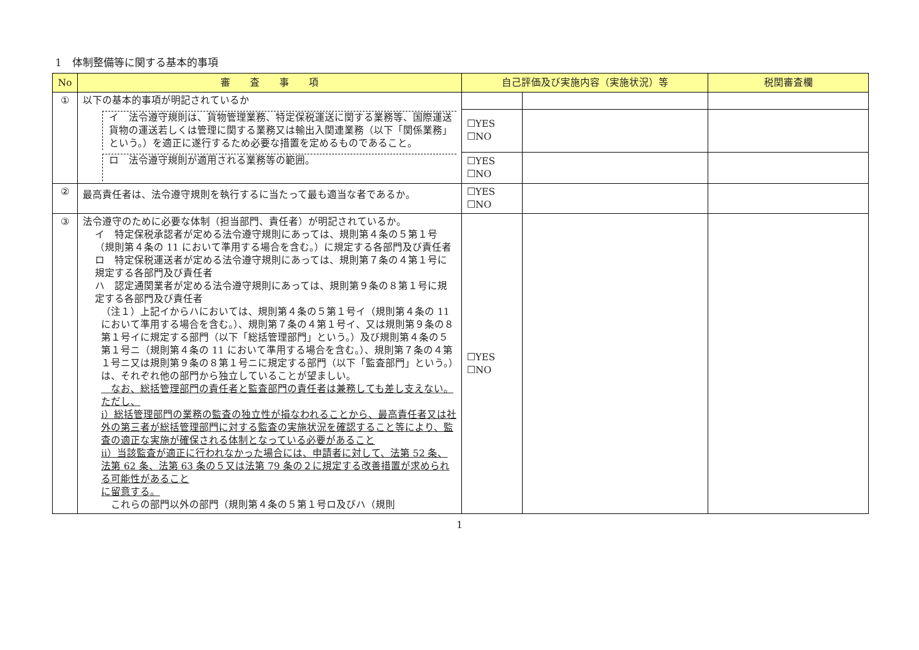1　体制整備等に関する基本的事項
| No | 審 査 事 項 | 自己評価及び実施内容（実施状況）等 | | 税関審査欄 |
| --- | --- | --- | --- | --- |
| ① | 以下の基本的事項が明記されているか | | | |
| | イ 法令遵守規則は、貨物管理業務、特定保税運送に関する業務等、国際運送貨物の運送若しくは管理に関する業務又は輸出入関連業務（以下「関係業務」という。）を適正に遂行するため必要な措置を定めるものであること。 | ☐YES ☐NO | | |
| | ロ 法令遵守規則が適用される業務等の範囲。 | ☐YES ☐NO | | |
| ② | 最高責任者は、法令遵守規則を執行するに当たって最も適当な者であるか。 | ☐YES ☐NO | | |
| ③ | 法令遵守のために必要な体制（担当部門、責任者）が明記されているか。 イ 特定保税承認者が定める法令遵守規則にあっては、規則第４条の５第１号（規則第４条の 11 において準用する場合を含む。）に規定する各部門及び責任者 ロ 特定保税運送者が定める法令遵守規則にあっては、規則第７条の４第１号に規定する各部門及び責任者 ハ 認定通関業者が定める法令遵守規則にあっては、規則第９条の８第１号に規定する各部門及び責任者 （注１）上記イからハにおいては、規則第４条の５第１号イ（規則第４条の 11 において準用する場合を含む。）、規則第７条の４第１号イ、又は規則第９条の８第１号イに規定する部門（以下「総括管理部門」という。）及び規則第４条の５第１号ニ（規則第４条の 11 において準用する場合を含む。）、規則第７条の４第１号ニ又は規則第９条の８第１号ニに規定する部門（以下「監査部門」という。）は、それぞれ他の部門から独立していることが望ましい。 なお、総括管理部門の責任者と監査部門の責任者は兼務しても差し支えない。ただし、 ⅰ）総括管理部門の業務の監査の独立性が損なわれることから、最高責任者又は社外の第三者が総括管理部門に対する監査の実施状況を確認すること等により、監査の適正な実施が確保される体制となっている必要があること ⅱ）当該監査が適正に行われなかった場合には、申請者に対して、法第 52 条、法第 62 条、法第 63 条の５又は法第 79 条の２に規定する改善措置が求められる可能性があること に留意する。 これらの部門以外の部門（規則第４条の５第１号ロ及びハ（規則 | ☐YES ☐NO | | |
1